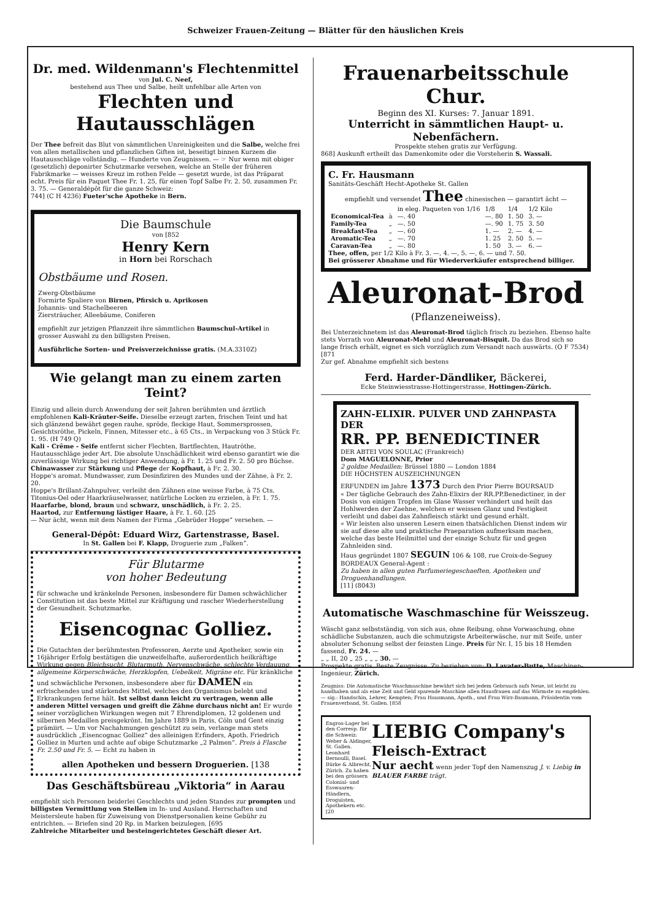Schweizer Frauen-Zeitung — Blätter für den häuslichen Kreis
Dr. med. Wildenmann's Flechtenmittel
von Jul. C. Neef,
bestehend aus Thee und Salbe, heilt unfehlbar alle Arten von
Flechten und Hautausschlägen
Der Thee befreit das Blut von sämmtlichen Unreinigkeiten und die Salbe, welche frei von allen metallischen und pflanzlichen Giften ist, beseitigt binnen Kurzem die Hautausschläge vollständig. — Hunderte von Zeugnissen. — ☞ Nur wenn mit obiger (gesetzlich) deponirter Schutzmarke versehen, welche an Stelle der früheren Fabrikmarke — weisses Kreuz im rothen Felde — gesetzt wurde, ist das Präparat echt. Preis für ein Paquet Thee Fr. 1. 25, für einen Topf Salbe Fr. 2. 50, zusammen Fr. 3. 75. — Generaldépôt für die ganze Schweiz:
744] (C H 4236) Fueter'sche Apotheke in Bern.
Die Baumschule
von [852
Henry Kern
in Horn bei Rorschach
Obstbäume und Rosen.
Zwerg-Obstbäume
Formirte Spaliere von Birnen, Pfirsich u. Aprikosen
Johannis- und Stachelbeeren
Ziersträucher, Alleebäume, Coniferen
empfiehlt zur jetzigen Pflanzzeit ihre sämmtlichen Baumschul-Artikel in grosser Auswahl zu den billigsten Preisen.
Ausführliche Sorten- und Preisverzeichnisse gratis. (M.A.3310Z)
Wie gelangt man zu einem zarten Teint?
Einzig und allein durch Anwendung der seit Jahren berühmten und ärztlich empfohlenen Kali-Kräuter-Seife. Dieselbe erzeugt zarten, frischen Teint und hat sich glänzend bewährt gegen rauhe, spröde, fleckige Haut, Sommersprossen, Gesichtsröthe, Pickeln, Finnen, Mitesser etc., à 65 Cts., in Verpackung von 3 Stück Fr. 1. 95. (H 749 Q)
Kali - Crême - Seife entfernt sicher Flechten, Bartflechten, Hautröthe, Hautausschläge jeder Art. Die absolute Unschädlichkeit wird ebenso garantirt wie die zuverlässige Wirkung bei richtiger Anwendung, à Fr. 1. 25 und Fr. 2. 50 pro Büchse.
Chinawasser zur Stärkung und Pflege der Kopfhaut, à Fr. 2. 30.
Hoppe's aromat. Mundwasser, zum Desinfiziren des Mundes und der Zähne, à Fr. 2. 20.
Hoppe's Brillant-Zahnpulver, verleiht den Zähnen eine weisse Farbe, à 75 Cts.
Titonius-Oel oder Haarkräuselwasser, natürliche Locken zu erzielen, à Fr. 1. 75.
Haarfarbe, blond, braun und schwarz, unschädlich, à Fr. 2. 25.
Haartod, zur Entfernung lästiger Haare, à Fr. 1. 60. [25
— Nur ächt, wenn mit dem Namen der Firma „Gebrüder Hoppe“ versehen. —
General-Dépôt: Eduard Wirz, Gartenstrasse, Basel.
In St. Gallen bei F. Klapp, Droguerie zum „Falken“.
Für Blutarme
von hoher Bedeutung
für schwache und kränkelnde Personen, insbesondere für Damen schwächlicher Constitution ist das beste Mittel zur Kräftigung und rascher Wiederherstellung der Gesundheit. Schutzmarke.
Eisencognac Golliez.
Die Gutachten der berühmtesten Professoren, Aerzte und Apotheker, sowie ein 16jähriger Erfolg bestätigen die unzweifelhafte, außerordentlich heilkräftige Wirkung gegen Bleichsucht, Blutarmuth, Nervenschwäche, schlechte Verdauung, allgemeine Körperschwäche, Herzklopfen, Uebelkeit, Migräne etc. Für kränkliche und schwächliche Personen, insbesondere aber für DAMEN ein erfrischendes und stärkendes Mittel, welches den Organismus belebt und Erkrankungen ferne hält. Ist selbst dann leicht zu vertragen, wenn alle anderen Mittel versagen und greift die Zähne durchaus nicht an! Er wurde seiner vorzüglichen Wirkungen wegen mit 7 Ehrendiplomen, 12 goldenen und silbernen Medaillen preisgekrönt. Im Jahre 1889 in Paris, Cöln und Gent einzig prämiirt. — Um vor Nachahmungen geschützt zu sein, verlange man stets ausdrücklich „Eisencognac Golliez“ des alleinigen Erfinders, Apoth. Friedrich Golliez in Murten und achte auf obige Schutzmarke „2 Palmen“. Preis à Flasche Fr. 2.50 und Fr. 5. — Echt zu haben in
allen Apotheken und bessern Droguerien. [138
Das Geschäftsbüreau „Viktoria“ in Aarau
empfiehlt sich Personen beiderlei Geschlechts und jeden Standes zur prompten und billigsten Vermittlung von Stellen im In- und Ausland. Herrschaften und Meistersleute haben für Zuweisung von Dienstpersonalien keine Gebühr zu entrichten. — Briefen sind 20 Rp. in Marken beizulegen. [695
Zahlreiche Mitarbeiter und besteingerichtetes Geschäft dieser Art.
Frauenarbeitsschule Chur.
Beginn des XI. Kurses: 7. Januar 1891.
Unterricht in sämmtlichen Haupt- u. Nebenfächern.
Prospekte stehen gratis zur Verfügung.
868] Auskunft ertheilt das Damenkomite oder die Vorsteherin S. Wassali.
C. Fr. Hausmann
Sanitäts-Geschäft Hecht-Apotheke St. Gallen
empfiehlt und versendet Thee chinesischen — garantirt ächt —
| | | in eleg. Paqueten von 1/16 | 1/8 | 1/4 | 1/2 Kilo |
| Economical-Tea | à | —. 40 | —. 80 | 1. 50 | 3. — |
| Family-Tea | „ | —. 50 | —. 90 | 1. 75 | 3. 50 |
| Breakfast-Tea | „ | —. 60 | 1. — | 2. — | 4. — |
| Aromatic-Tea | „ | —. 70 | 1. 25 | 2. 50 | 5. — |
| Caravan-Tea | „ | —. 80 | 1. 50 | 3. — | 6. — |
Thee, offen, per 1/2 Kilo à Fr. 3. —, 4. —, 5. —, 6. — und 7. 50.
Bei grösserer Abnahme und für Wiederverkäufer entsprechend billiger.
Aleuronat-Brod
(Pflanzeneiweiss).
Bei Unterzeichnetem ist das Aleuronat-Brod täglich frisch zu beziehen. Ebenso halte stets Vorrath von Aleuronat-Mehl und Aleuronat-Bisquit. Da das Brod sich so lange frisch erhält, eignet es sich vorzüglich zum Versandt nach auswärts. (O F 7534) [871
Zur gef. Abnahme empfiehlt sich bestens
Ferd. Harder-Dändliker, Bäckerei,
Ecke Steinwiesstrasse-Hottingerstrasse, Hottingen-Zürich.
ZAHN-ELIXIR. PULVER UND ZAHNPASTA DER
RR. PP. BENEDICTINER
DER ABTEI VON SOULAC (Frankreich)
Dom MAGUELONNE, Prior
2 goldne Medaillen: Brüssel 1880 — London 1884
DIE HÖCHSTEN AUSZEICHNUNGEN
ERFUNDEN im Jahre 1373 Durch den Prior Pierre BOURSAUD
« Der tägliche Gebrauch des Zahn-Elixirs der RR.PP.Benedictiner, in der Dosis von einigen Tropfen im Glase Wasser verhindert und heilt das Hohlwerden der Zaehne, welchen er weissen Glanz und Festigkeit verleiht und dabei das Zahnfleisch stärkt und gesund erhält.
« Wir leisten also unseren Lesern einen thatsächlichen Dienst indem wir sie auf diese alte und praktische Praeparation aufmerksam machen, welche das beste Heilmittel und der einzige Schutz für und gegen Zahnleiden sind.
Haus gegründet 1807 SEGUIN 106 & 108, rue Croix-de-Seguey BORDEAUX General-Agent :
Zu haben in allen guten Parfumeriegeschaeften, Apotheken und Droguenhandlungen.
[11] (8043)
Automatische Waschmaschine für Weisszeug.
Wäscht ganz selbstständig, von sich aus, ohne Reibung, ohne Vorwaschung, ohne schädliche Substanzen, auch die schmutzigste Arbeiterwäsche, nur mit Seife, unter absoluter Schonung selbst der feinsten Linge. Preis für Nr. I, 15 bis 18 Hemden fassend, Fr. 24. —
„ „ II, 20 „ 25 „ „ „ 30. —
Prospekte gratis. Beste Zeugnisse. Zu beziehen von: D. Lavater-Butte, Maschinen-Ingenieur, Zürich.
Zeugniss: Die Automatische Waschmaschine bewährt sich bei jedem Gebrauch aufs Neue, ist leicht zu handhaben und als eine Zeit und Geld sparende Maschine allen Hausfrauen auf das Wärmste zu empfehlen. — sig.: Handschin, Lehrer, Kempten; Frau Hausmann, Apoth., und Frau Wirz-Baumann, Präsidentin vom Frauenverband, St. Gallen. [858
Engros-Lager bei den Corresp. für die Schweiz: Weber & Aldinger, St. Gallen. Leonhard Bernoulli, Basel. Bürke & Albrecht, Zürich. Zu haben bei den grössern Colonial- und Esswaaren-Händlern, Droguisten, Apothekern etc. [20
LIEBIG Company's
Fleisch-Extract
Nur aecht wenn jeder Topf den Namenszug J. v. Liebig in BLAUER FARBE trägt.